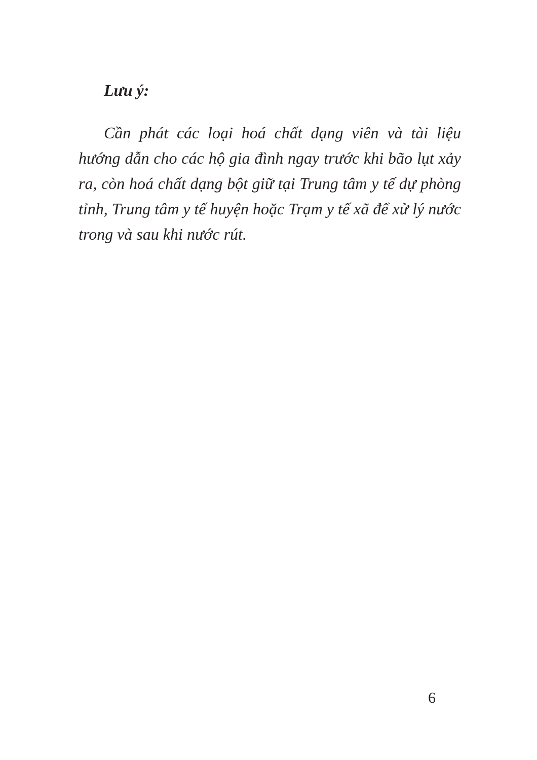Lưu ý:
Cần phát các loại hoá chất dạng viên và tài liệu hướng dẫn cho các hộ gia đình ngay trước khi bão lụt xảy ra, còn hoá chất dạng bột giữ tại Trung tâm y tế dự phòng tỉnh, Trung tâm y tế huyện hoặc Trạm y tế xã để xử lý nước trong và sau khi nước rút.
6